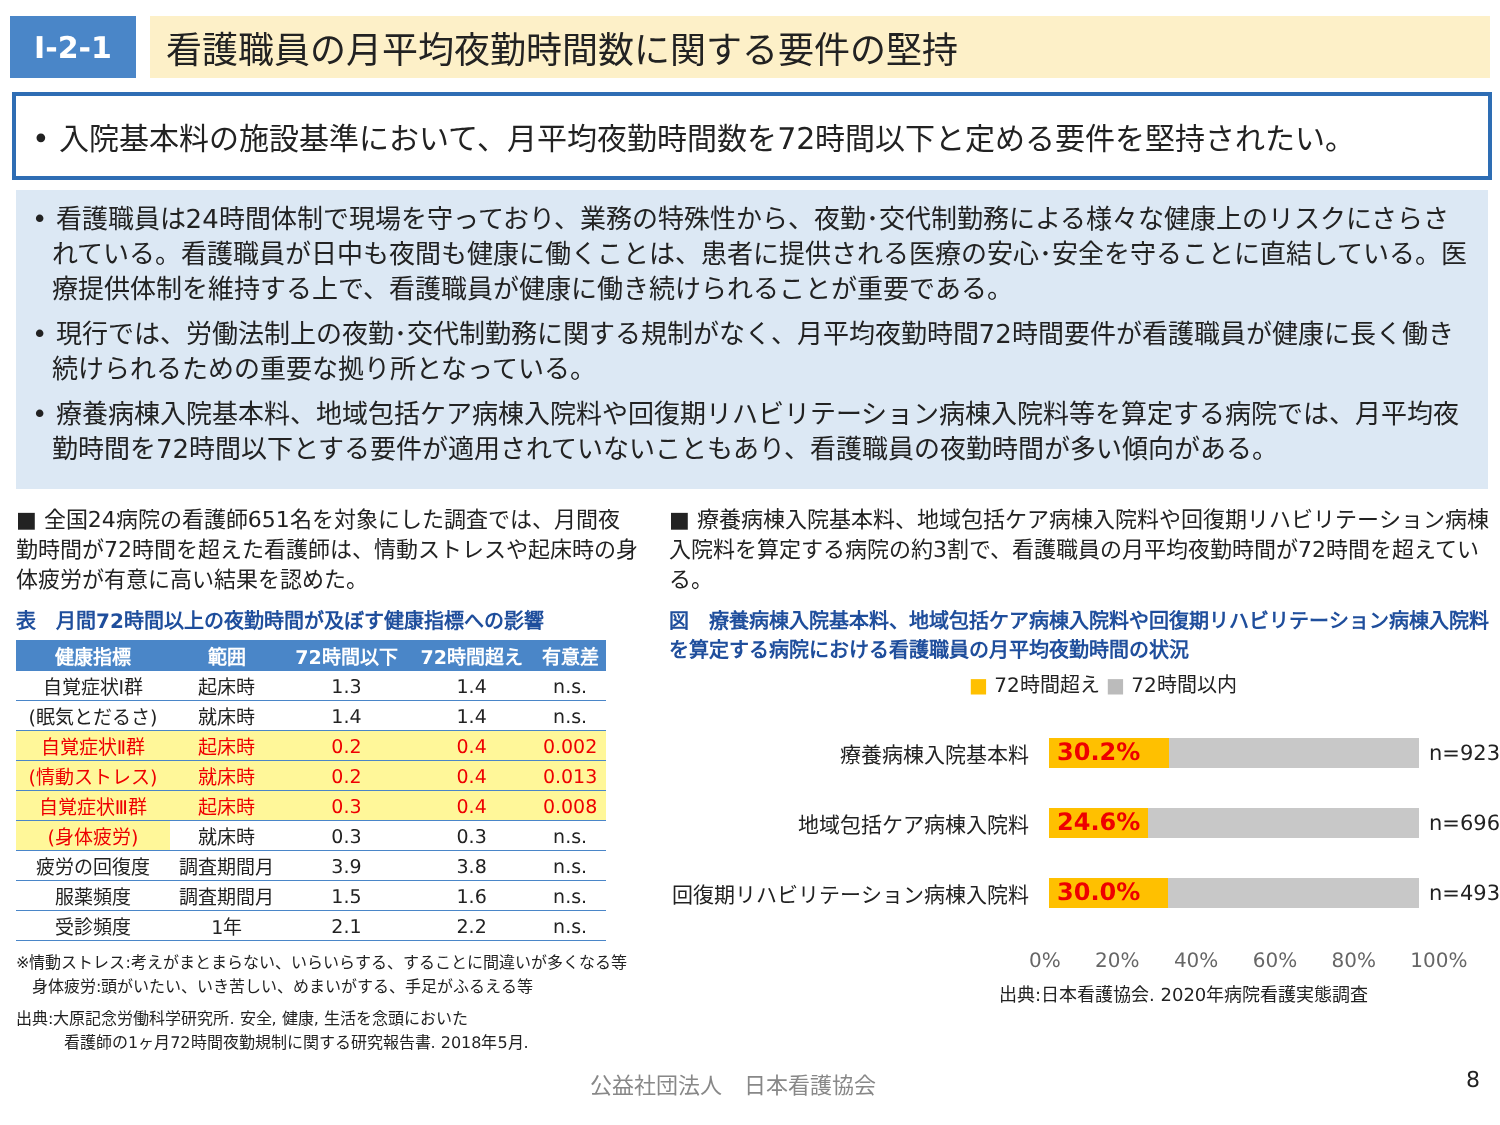Ⅰ-2-1
看護職員の月平均夜勤時間数に関する要件の堅持
• 入院基本料の施設基準において、月平均夜勤時間数を72時間以下と定める要件を堅持されたい。
• 看護職員は24時間体制で現場を守っており、業務の特殊性から、夜勤･交代制勤務による様々な健康上のリスクにさらされている。看護職員が日中も夜間も健康に働くことは、患者に提供される医療の安心･安全を守ることに直結している。医療提供体制を維持する上で、看護職員が健康に働き続けられることが重要である。
• 現行では、労働法制上の夜勤･交代制勤務に関する規制がなく、月平均夜勤時間72時間要件が看護職員が健康に長く働き続けられるための重要な拠り所となっている。
• 療養病棟入院基本料、地域包括ケア病棟入院料や回復期リハビリテーション病棟入院料等を算定する病院では、月平均夜勤時間を72時間以下とする要件が適用されていないこともあり、看護職員の夜勤時間が多い傾向がある。
■ 全国24病院の看護師651名を対象にした調査では、月間夜勤時間が72時間を超えた看護師は、情動ストレスや起床時の身体疲労が有意に高い結果を認めた。
表　月間72時間以上の夜勤時間が及ぼす健康指標への影響
| 健康指標 | 範囲 | 72時間以下 | 72時間超え | 有意差 |
| --- | --- | --- | --- | --- |
| 自覚症状Ⅰ群 | 起床時 | 1.3 | 1.4 | n.s. |
| (眠気とだるさ) | 就床時 | 1.4 | 1.4 | n.s. |
| 自覚症状Ⅱ群 | 起床時 | 0.2 | 0.4 | 0.002 |
| (情動ストレス) | 就床時 | 0.2 | 0.4 | 0.013 |
| 自覚症状Ⅲ群 | 起床時 | 0.3 | 0.4 | 0.008 |
| (身体疲労) | 就床時 | 0.3 | 0.3 | n.s. |
| 疲労の回復度 | 調査期間月 | 3.9 | 3.8 | n.s. |
| 服薬頻度 | 調査期間月 | 1.5 | 1.6 | n.s. |
| 受診頻度 | 1年 | 2.1 | 2.2 | n.s. |
※情動ストレス:考えがまとまらない、いらいらする、することに間違いが多くなる等
　身体疲労:頭がいたい、いき苦しい、めまいがする、手足がふるえる等
出典:大原記念労働科学研究所. 安全, 健康, 生活を念頭においた
　　　看護師の1ヶ月72時間夜勤規制に関する研究報告書. 2018年5月.
■ 療養病棟入院基本料、地域包括ケア病棟入院料や回復期リハビリテーション病棟入院料を算定する病院の約3割で、看護職員の月平均夜勤時間が72時間を超えている。
図　療養病棟入院基本料、地域包括ケア病棟入院料や回復期リハビリテーション病棟入院料を算定する病院における看護職員の月平均夜勤時間の状況
■ 72時間超え ■ 72時間以内
療養病棟入院基本料
30.2%
n=923
地域包括ケア病棟入院料
24.6%
n=696
回復期リハビリテーション病棟入院料
30.0%
n=493
0% 20% 40% 60% 80% 100%
出典:日本看護協会. 2020年病院看護実態調査
公益社団法人　日本看護協会 8